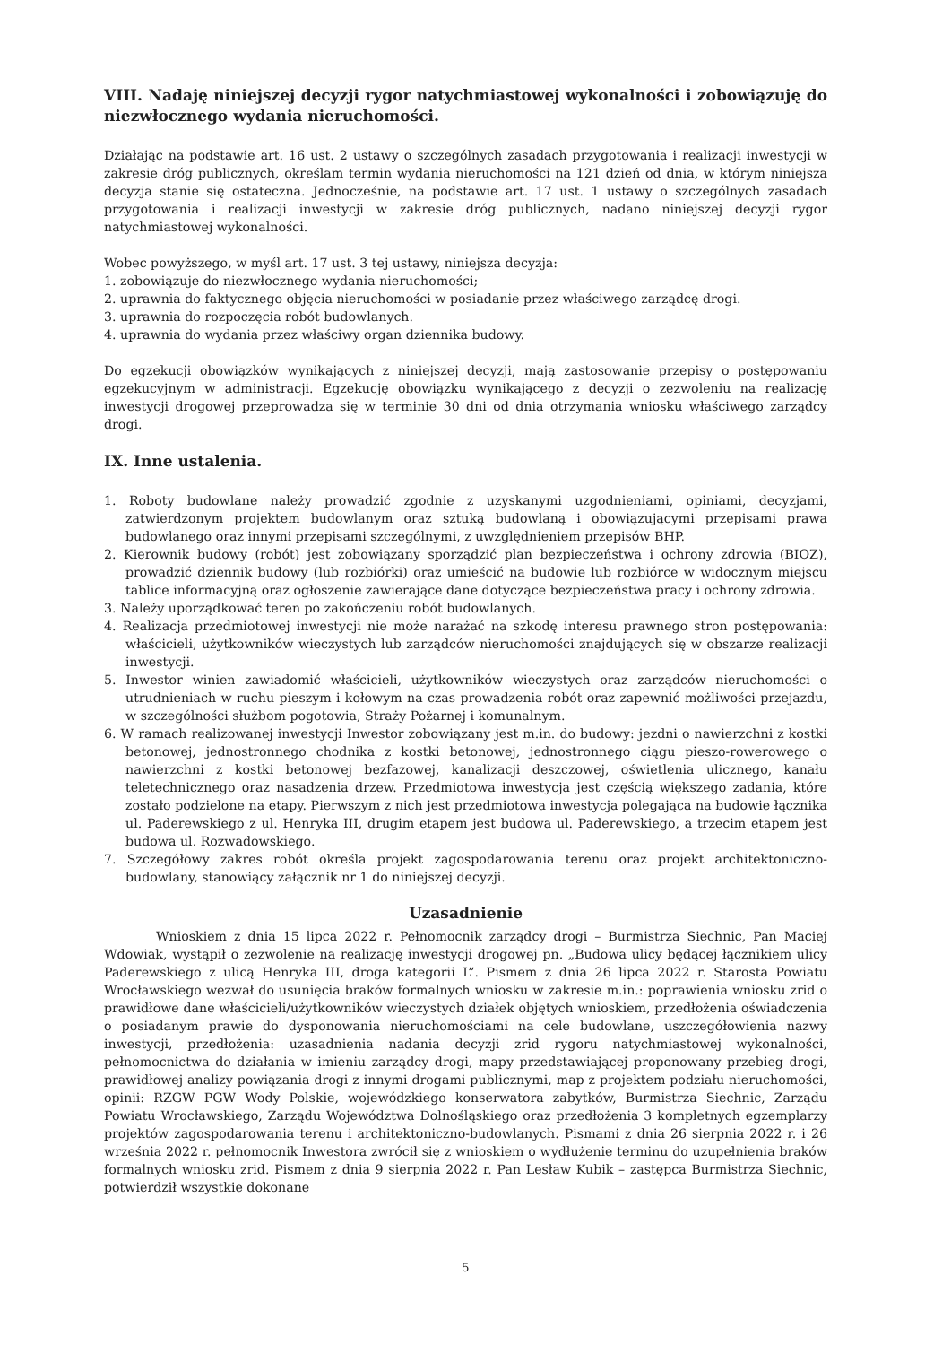VIII. Nadaję niniejszej decyzji rygor natychmiastowej wykonalności i zobowiązuję do niezwłocznego wydania nieruchomości.
Działając na podstawie art. 16 ust. 2 ustawy o szczególnych zasadach przygotowania i realizacji inwestycji w zakresie dróg publicznych, określam termin wydania nieruchomości na 121 dzień od dnia, w którym niniejsza decyzja stanie się ostateczna. Jednocześnie, na podstawie art. 17 ust. 1 ustawy o szczególnych zasadach przygotowania i realizacji inwestycji w zakresie dróg publicznych, nadano niniejszej decyzji rygor natychmiastowej wykonalności.
Wobec powyższego, w myśl art. 17 ust. 3 tej ustawy, niniejsza decyzja:
1. zobowiązuje do niezwłocznego wydania nieruchomości;
2. uprawnia do faktycznego objęcia nieruchomości w posiadanie przez właściwego zarządcę drogi.
3. uprawnia do rozpoczęcia robót budowlanych.
4. uprawnia do wydania przez właściwy organ dziennika budowy.
Do egzekucji obowiązków wynikających z niniejszej decyzji, mają zastosowanie przepisy o postępowaniu egzekucyjnym w administracji. Egzekucję obowiązku wynikającego z decyzji o zezwoleniu na realizację inwestycji drogowej przeprowadza się w terminie 30 dni od dnia otrzymania wniosku właściwego zarządcy drogi.
IX. Inne ustalenia.
1. Roboty budowlane należy prowadzić zgodnie z uzyskanymi uzgodnieniami, opiniami, decyzjami, zatwierdzonym projektem budowlanym oraz sztuką budowlaną i obowiązującymi przepisami prawa budowlanego oraz innymi przepisami szczególnymi, z uwzględnieniem przepisów BHP.
2. Kierownik budowy (robót) jest zobowiązany sporządzić plan bezpieczeństwa i ochrony zdrowia (BIOZ), prowadzić dziennik budowy (lub rozbiórki) oraz umieścić na budowie lub rozbiórce w widocznym miejscu tablice informacyjną oraz ogłoszenie zawierające dane dotyczące bezpieczeństwa pracy i ochrony zdrowia.
3. Należy uporządkować teren po zakończeniu robót budowlanych.
4. Realizacja przedmiotowej inwestycji nie może narażać na szkodę interesu prawnego stron postępowania: właścicieli, użytkowników wieczystych lub zarządców nieruchomości znajdujących się w obszarze realizacji inwestycji.
5. Inwestor winien zawiadomić właścicieli, użytkowników wieczystych oraz zarządców nieruchomości o utrudnieniach w ruchu pieszym i kołowym na czas prowadzenia robót oraz zapewnić możliwości przejazdu, w szczególności służbom pogotowia, Straży Pożarnej i komunalnym.
6. W ramach realizowanej inwestycji Inwestor zobowiązany jest m.in. do budowy: jezdni o nawierzchni z kostki betonowej, jednostronnego chodnika z kostki betonowej, jednostronnego ciągu pieszo-rowerowego o nawierzchni z kostki betonowej bezfazowej, kanalizacji deszczowej, oświetlenia ulicznego, kanału teletechnicznego oraz nasadzenia drzew. Przedmiotowa inwestycja jest częścią większego zadania, które zostało podzielone na etapy. Pierwszym z nich jest przedmiotowa inwestycja polegająca na budowie łącznika ul. Paderewskiego z ul. Henryka III, drugim etapem jest budowa ul. Paderewskiego, a trzecim etapem jest budowa ul. Rozwadowskiego.
7. Szczegółowy zakres robót określa projekt zagospodarowania terenu oraz projekt architektoniczno-budowlany, stanowiący załącznik nr 1 do niniejszej decyzji.
Uzasadnienie
Wnioskiem z dnia 15 lipca 2022 r. Pełnomocnik zarządcy drogi – Burmistrza Siechnic, Pan Maciej Wdowiak, wystąpił o zezwolenie na realizację inwestycji drogowej pn. „Budowa ulicy będącej łącznikiem ulicy Paderewskiego z ulicą Henryka III, droga kategorii L”. Pismem z dnia 26 lipca 2022 r. Starosta Powiatu Wrocławskiego wezwał do usunięcia braków formalnych wniosku w zakresie m.in.: poprawienia wniosku zrid o prawidłowe dane właścicieli/użytkowników wieczystych działek objętych wnioskiem, przedłożenia oświadczenia o posiadanym prawie do dysponowania nieruchomościami na cele budowlane, uszczegółowienia nazwy inwestycji, przedłożenia: uzasadnienia nadania decyzji zrid rygoru natychmiastowej wykonalności, pełnomocnictwa do działania w imieniu zarządcy drogi, mapy przedstawiającej proponowany przebieg drogi, prawidłowej analizy powiązania drogi z innymi drogami publicznymi, map z projektem podziału nieruchomości, opinii: RZGW PGW Wody Polskie, wojewódzkiego konserwatora zabytków, Burmistrza Siechnic, Zarządu Powiatu Wrocławskiego, Zarządu Województwa Dolnośląskiego oraz przedłożenia 3 kompletnych egzemplarzy projektów zagospodarowania terenu i architektoniczno-budowlanych. Pismami z dnia 26 sierpnia 2022 r. i 26 września 2022 r. pełnomocnik Inwestora zwrócił się z wnioskiem o wydłużenie terminu do uzupełnienia braków formalnych wniosku zrid. Pismem z dnia 9 sierpnia 2022 r. Pan Lesław Kubik – zastępca Burmistrza Siechnic, potwierdził wszystkie dokonane
5